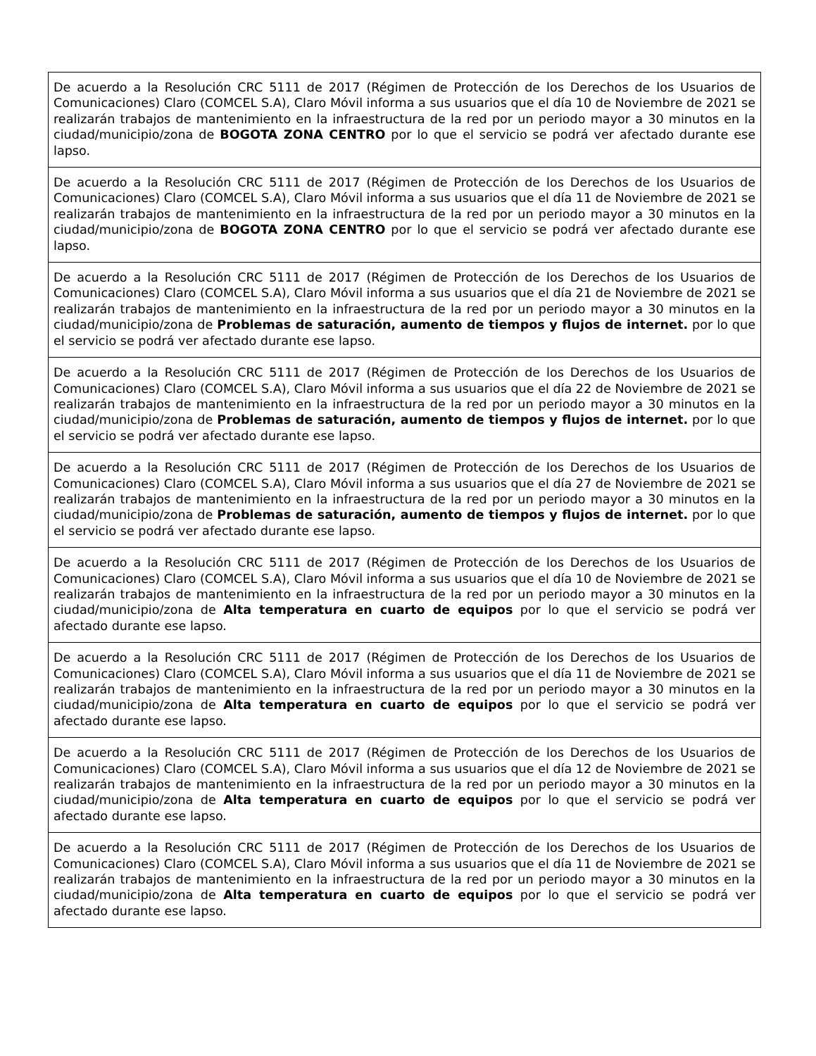| De acuerdo a la Resolución CRC 5111 de 2017 (Régimen de Protección de los Derechos de los Usuarios de Comunicaciones) Claro (COMCEL S.A), Claro Móvil informa a sus usuarios que el día 10 de Noviembre de 2021 se realizarán trabajos de mantenimiento en la infraestructura de la red por un periodo mayor a 30 minutos en la ciudad/municipio/zona de BOGOTA ZONA CENTRO por lo que el servicio se podrá ver afectado durante ese lapso. |
| De acuerdo a la Resolución CRC 5111 de 2017 (Régimen de Protección de los Derechos de los Usuarios de Comunicaciones) Claro (COMCEL S.A), Claro Móvil informa a sus usuarios que el día 11 de Noviembre de 2021 se realizarán trabajos de mantenimiento en la infraestructura de la red por un periodo mayor a 30 minutos en la ciudad/municipio/zona de BOGOTA ZONA CENTRO por lo que el servicio se podrá ver afectado durante ese lapso. |
| De acuerdo a la Resolución CRC 5111 de 2017 (Régimen de Protección de los Derechos de los Usuarios de Comunicaciones) Claro (COMCEL S.A), Claro Móvil informa a sus usuarios que el día 21 de Noviembre de 2021 se realizarán trabajos de mantenimiento en la infraestructura de la red por un periodo mayor a 30 minutos en la ciudad/municipio/zona de Problemas de saturación, aumento de tiempos y flujos de internet. por lo que el servicio se podrá ver afectado durante ese lapso. |
| De acuerdo a la Resolución CRC 5111 de 2017 (Régimen de Protección de los Derechos de los Usuarios de Comunicaciones) Claro (COMCEL S.A), Claro Móvil informa a sus usuarios que el día 22 de Noviembre de 2021 se realizarán trabajos de mantenimiento en la infraestructura de la red por un periodo mayor a 30 minutos en la ciudad/municipio/zona de Problemas de saturación, aumento de tiempos y flujos de internet. por lo que el servicio se podrá ver afectado durante ese lapso. |
| De acuerdo a la Resolución CRC 5111 de 2017 (Régimen de Protección de los Derechos de los Usuarios de Comunicaciones) Claro (COMCEL S.A), Claro Móvil informa a sus usuarios que el día 27 de Noviembre de 2021 se realizarán trabajos de mantenimiento en la infraestructura de la red por un periodo mayor a 30 minutos en la ciudad/municipio/zona de Problemas de saturación, aumento de tiempos y flujos de internet. por lo que el servicio se podrá ver afectado durante ese lapso. |
| De acuerdo a la Resolución CRC 5111 de 2017 (Régimen de Protección de los Derechos de los Usuarios de Comunicaciones) Claro (COMCEL S.A), Claro Móvil informa a sus usuarios que el día 10 de Noviembre de 2021 se realizarán trabajos de mantenimiento en la infraestructura de la red por un periodo mayor a 30 minutos en la ciudad/municipio/zona de Alta temperatura en cuarto de equipos por lo que el servicio se podrá ver afectado durante ese lapso. |
| De acuerdo a la Resolución CRC 5111 de 2017 (Régimen de Protección de los Derechos de los Usuarios de Comunicaciones) Claro (COMCEL S.A), Claro Móvil informa a sus usuarios que el día 11 de Noviembre de 2021 se realizarán trabajos de mantenimiento en la infraestructura de la red por un periodo mayor a 30 minutos en la ciudad/municipio/zona de Alta temperatura en cuarto de equipos por lo que el servicio se podrá ver afectado durante ese lapso. |
| De acuerdo a la Resolución CRC 5111 de 2017 (Régimen de Protección de los Derechos de los Usuarios de Comunicaciones) Claro (COMCEL S.A), Claro Móvil informa a sus usuarios que el día 12 de Noviembre de 2021 se realizarán trabajos de mantenimiento en la infraestructura de la red por un periodo mayor a 30 minutos en la ciudad/municipio/zona de Alta temperatura en cuarto de equipos por lo que el servicio se podrá ver afectado durante ese lapso. |
| De acuerdo a la Resolución CRC 5111 de 2017 (Régimen de Protección de los Derechos de los Usuarios de Comunicaciones) Claro (COMCEL S.A), Claro Móvil informa a sus usuarios que el día 11 de Noviembre de 2021 se realizarán trabajos de mantenimiento en la infraestructura de la red por un periodo mayor a 30 minutos en la ciudad/municipio/zona de Alta temperatura en cuarto de equipos por lo que el servicio se podrá ver afectado durante ese lapso. |